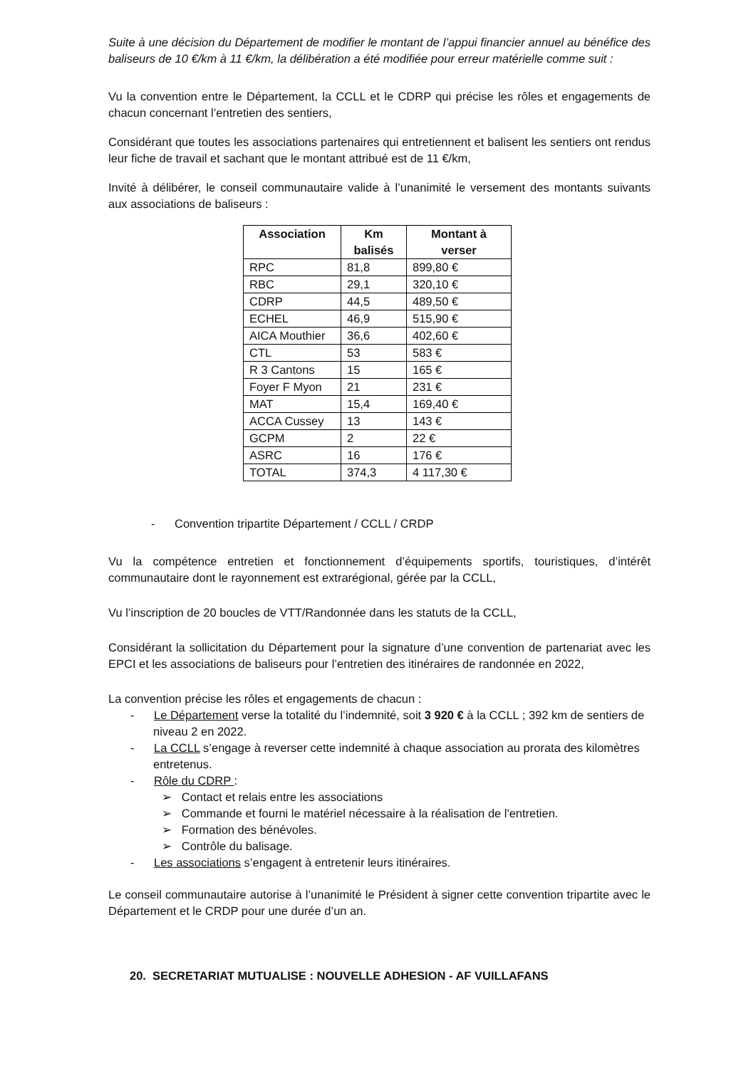Suite à une décision du Département de modifier le montant de l’appui financier annuel au bénéfice des baliseurs de 10 €/km à 11 €/km, la délibération a été modifiée pour erreur matérielle comme suit :
Vu la convention entre le Département, la CCLL et le CDRP qui précise les rôles et engagements de chacun concernant l’entretien des sentiers,
Considérant que toutes les associations partenaires qui entretiennent et balisent les sentiers ont rendus leur fiche de travail et sachant que le montant attribué est de 11 €/km,
Invité à délibérer, le conseil communautaire valide à l’unanimité le versement des montants suivants aux associations de baliseurs :
| Association | Km balisés | Montant à verser |
| --- | --- | --- |
| RPC | 81,8 | 899,80 € |
| RBC | 29,1 | 320,10 € |
| CDRP | 44,5 | 489,50 € |
| ECHEL | 46,9 | 515,90 € |
| AICA Mouthier | 36,6 | 402,60 € |
| CTL | 53 | 583 € |
| R 3 Cantons | 15 | 165 € |
| Foyer F Myon | 21 | 231 € |
| MAT | 15,4 | 169,40 € |
| ACCA Cussey | 13 | 143 € |
| GCPM | 2 | 22 € |
| ASRC | 16 | 176 € |
| TOTAL | 374,3 | 4 117,30 € |
- Convention tripartite Département / CCLL / CRDP
Vu la compétence entretien et fonctionnement d’équipements sportifs, touristiques, d’intérêt communautaire dont le rayonnement est extrarégional, gérée par la CCLL,
Vu l’inscription de 20 boucles de VTT/Randonnée dans les statuts de la CCLL,
Considérant la sollicitation du Département pour la signature d’une convention de partenariat avec les EPCI et les associations de baliseurs pour l’entretien des itinéraires de randonnée en 2022,
La convention précise les rôles et engagements de chacun :
- Le Département verse la totalité du l’indemnité, soit 3 920 € à la CCLL ; 392 km de sentiers de niveau 2 en 2022.
- La CCLL s’engage à reverser cette indemnité à chaque association au prorata des kilomètres entretenus.
- Rôle du CDRP :
➢ Contact et relais entre les associations
➢ Commande et fourni le matériel nécessaire à la réalisation de l'entretien.
➢ Formation des bénévoles.
➢ Contrôle du balisage.
- Les associations s’engagent à entretenir leurs itinéraires.
Le conseil communautaire autorise à l’unanimité le Président à signer cette convention tripartite avec le Département et le CRDP pour une durée d’un an.
20. SECRETARIAT MUTUALISE : NOUVELLE ADHESION - AF VUILLAFANS